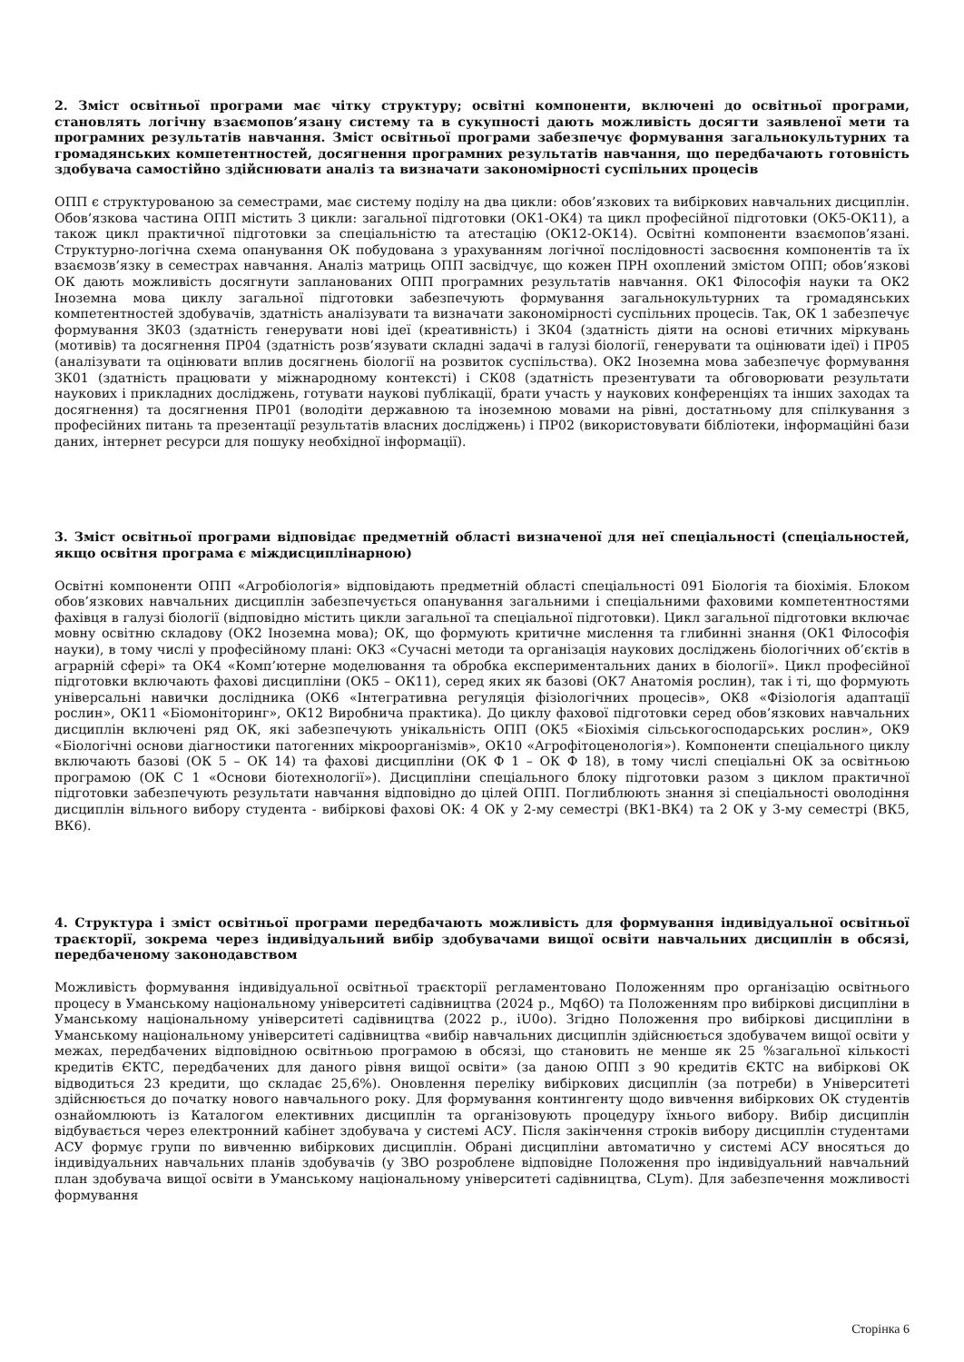2. Зміст освітньої програми має чітку структуру; освітні компоненти, включені до освітньої програми, становлять логічну взаємопов’язану систему та в сукупності дають можливість досягти заявленої мети та програмних результатів навчання. Зміст освітньої програми забезпечує формування загальнокультурних та громадянських компетентностей, досягнення програмних результатів навчання, що передбачають готовність здобувача самостійно здійснювати аналіз та визначати закономірності суспільних процесів
ОПП є структурованою за семестрами, має систему поділу на два цикли: обов’язкових та вибіркових навчальних дисциплін. Обов’язкова частина ОПП містить 3 цикли: загальної підготовки (ОК1-ОК4) та цикл професійної підготовки (ОК5-ОК11), а також цикл практичної підготовки за спеціальністю та атестацію (ОК12-ОК14). Освітні компоненти взаємопов’язані. Структурно-логічна схема опанування ОК побудована з урахуванням логічної послідовності засвоєння компонентів та їх взаємозв’язку в семестрах навчання. Аналіз матриць ОПП засвідчує, що кожен ПРН охоплений змістом ОПП; обов’язкові ОК дають можливість досягнути запланованих ОПП програмних результатів навчання. ОК1 Філософія науки та ОК2 Іноземна мова циклу загальної підготовки забезпечують формування загальнокультурних та громадянських компетентностей здобувачів, здатність аналізувати та визначати закономірності суспільних процесів. Так, ОК 1 забезпечує формування ЗК03 (здатність генерувати нові ідеї (креативність) і ЗК04 (здатність діяти на основі етичних міркувань (мотивів) та досягнення ПР04 (здатність розв’язувати складні задачі в галузі біології, генерувати та оцінювати ідеї) і ПР05 (аналізувати та оцінювати вплив досягнень біології на розвиток суспільства). ОК2 Іноземна мова забезпечує формування ЗК01 (здатність працювати у міжнародному контексті) і СК08 (здатність презентувати та обговорювати результати наукових і прикладних досліджень, готувати наукові публікації, брати участь у наукових конференціях та інших заходах та досягнення) та досягнення ПР01 (володіти державною та іноземною мовами на рівні, достатньому для спілкування з професійних питань та презентації результатів власних досліджень) і ПР02 (використовувати бібліотеки, інформаційні бази даних, інтернет ресурси для пошуку необхідної інформації).
3. Зміст освітньої програми відповідає предметній області визначеної для неї спеціальності (спеціальностей, якщо освітня програма є міждисциплінарною)
Освітні компоненти ОПП «Агробіологія» відповідають предметній області спеціальності 091 Біологія та біохімія. Блоком обов’язкових навчальних дисциплін забезпечується опанування загальними і спеціальними фаховими компетентностями фахівця в галузі біології (відповідно містить цикли загальної та спеціальної підготовки). Цикл загальної підготовки включає мовну освітню складову (ОК2 Іноземна мова); ОК, що формують критичне мислення та глибинні знання (ОК1 Філософія науки), в тому числі у професійному плані: ОК3 «Сучасні методи та організація наукових досліджень біологічних об’єктів в аграрній сфері» та ОК4 «Комп’ютерне моделювання та обробка експериментальних даних в біології». Цикл професійної підготовки включають фахові дисципліни (ОК5 – ОК11), серед яких як базові (ОК7 Анатомія рослин), так і ті, що формують універсальні навички дослідника (ОК6 «Інтегративна регуляція фізіологічних процесів», ОК8 «Фізіологія адаптації рослин», ОК11 «Біомоніторинг», ОК12 Виробнича практика). До циклу фахової підготовки серед обов’язкових навчальних дисциплін включені ряд ОК, які забезпечують унікальність ОПП (ОК5 «Біохімія сільськогосподарських рослин», ОК9 «Біологічні основи діагностики патогенних мікроорганізмів», ОК10 «Агрофітоценологія»). Компоненти спеціального циклу включають базові (ОК 5 – ОК 14) та фахові дисципліни (ОК Ф 1 – ОК Ф 18), в тому числі спеціальні ОК за освітньою програмою (ОК С 1 «Основи біотехнології»). Дисципліни спеціального блоку підготовки разом з циклом практичної підготовки забезпечують результати навчання відповідно до цілей ОПП. Поглиблюють знання зі спеціальності оволодіння дисциплін вільного вибору студента - вибіркові фахові ОК: 4 ОК у 2-му семестрі (ВК1-ВК4) та 2 ОК у 3-му семестрі (ВК5, ВК6).
4. Структура і зміст освітньої програми передбачають можливість для формування індивідуальної освітньої траєкторії, зокрема через індивідуальний вибір здобувачами вищої освіти навчальних дисциплін в обсязі, передбаченому законодавством
Можливість формування індивідуальної освітньої траєкторії регламентовано Положенням про організацію освітнього процесу в Уманському національному університеті садівництва (2024 р., Mq6O) та Положенням про вибіркові дисципліни в Уманському національному університеті садівництва (2022 р., iU0o). Згідно Положення про вибіркові дисципліни в Уманському національному університеті садівництва «вибір навчальних дисциплін здійснюється здобувачем вищої освіти у межах, передбачених відповідною освітньою програмою в обсязі, що становить не менше як 25 %загальної кількості кредитів ЄКТС, передбачених для даного рівня вищої освіти» (за даною ОПП з 90 кредитів ЄКТС на вибіркові ОК відводиться 23 кредити, що складає 25,6%). Оновлення переліку вибіркових дисциплін (за потреби) в Університеті здійснюється до початку нового навчального року. Для формування контингенту щодо вивчення вибіркових ОК студентів ознайомлюють із Каталогом елективних дисциплін та організовують процедуру їхнього вибору. Вибір дисциплін відбувається через електронний кабінет здобувача у системі АСУ. Після закінчення строків вибору дисциплін студентами АСУ формує групи по вивченню вибіркових дисциплін. Обрані дисципліни автоматично у системі АСУ вносяться до індивідуальних навчальних планів здобувачів (у ЗВО розроблене відповідне Положення про індивідуальний навчальний план здобувача вищої освіти в Уманському національному університеті садівництва, CLym). Для забезпечення можливості формування
Сторінка 6